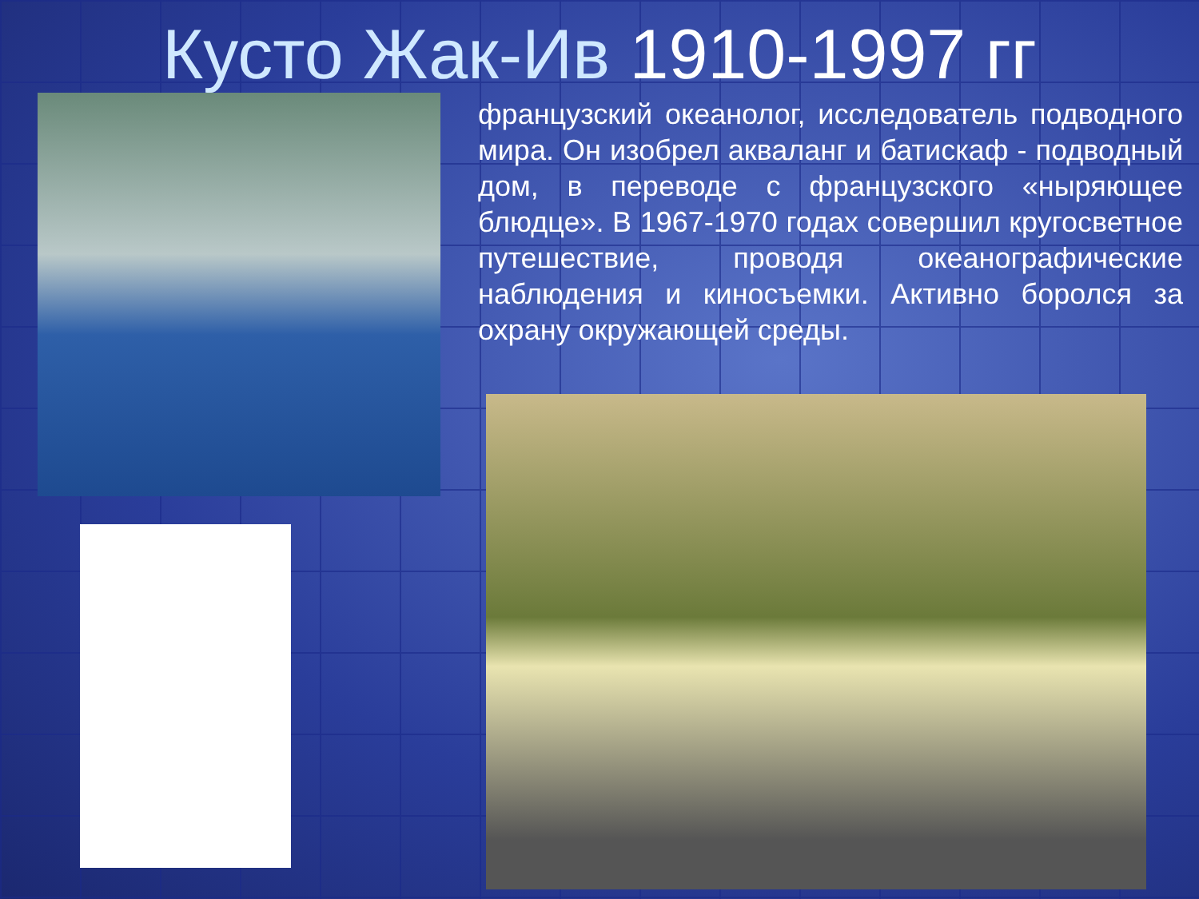Кусто Жак-Ив 1910-1997 гг
французский океанолог, исследователь подводного мира. Он изобрел акваланг и батискаф - подводный дом, в переводе с французского «ныряющее блюдце». В 1967-1970 годах совершил кругосветное путешествие, проводя океанографические наблюдения и киносъемки. Активно боролся за охрану окружающей среды.